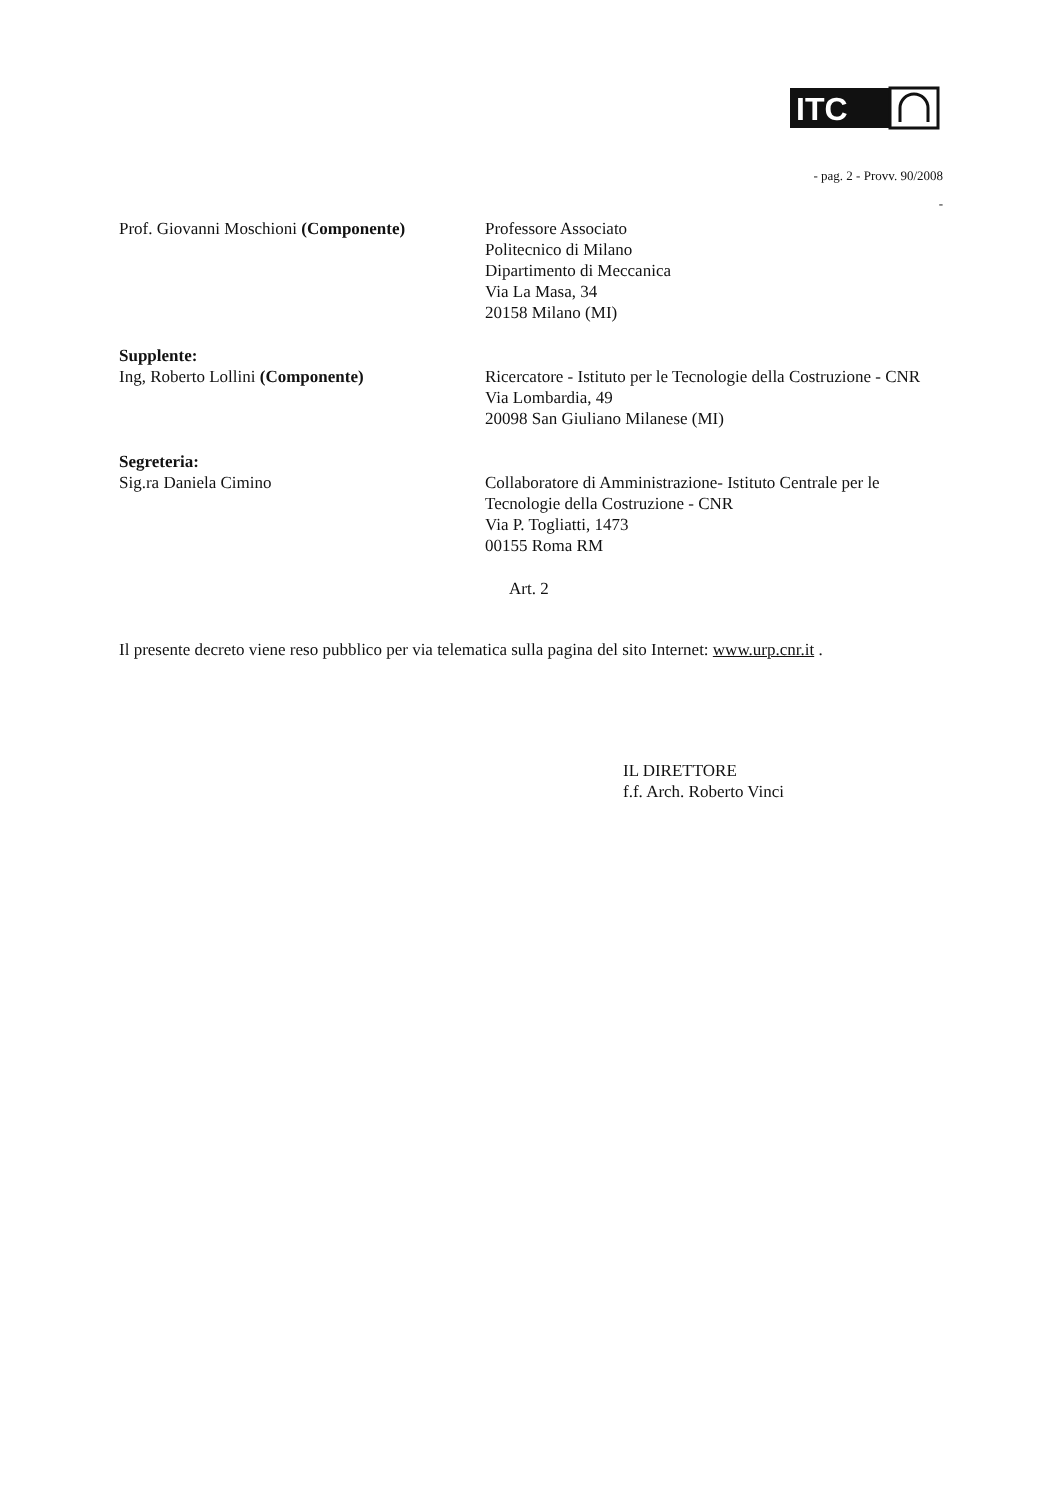ITC
- pag. 2 - Provv. 90/2008
-
Prof. Giovanni Moschioni (Componente)
Professore Associato
Politecnico di Milano
Dipartimento di Meccanica
Via La Masa, 34
20158 Milano (MI)
Supplente:
Ing, Roberto Lollini (Componente)
Ricercatore - Istituto per le Tecnologie della Costruzione - CNR
Via Lombardia, 49
20098 San Giuliano Milanese (MI)
Segreteria:
Sig.ra Daniela Cimino
Collaboratore di Amministrazione- Istituto Centrale per le Tecnologie della Costruzione - CNR
Via P. Togliatti, 1473
00155 Roma RM
Art. 2
Il presente decreto viene reso pubblico per via telematica sulla pagina del sito Internet: www.urp.cnr.it .
IL DIRETTORE
f.f. Arch. Roberto Vinci